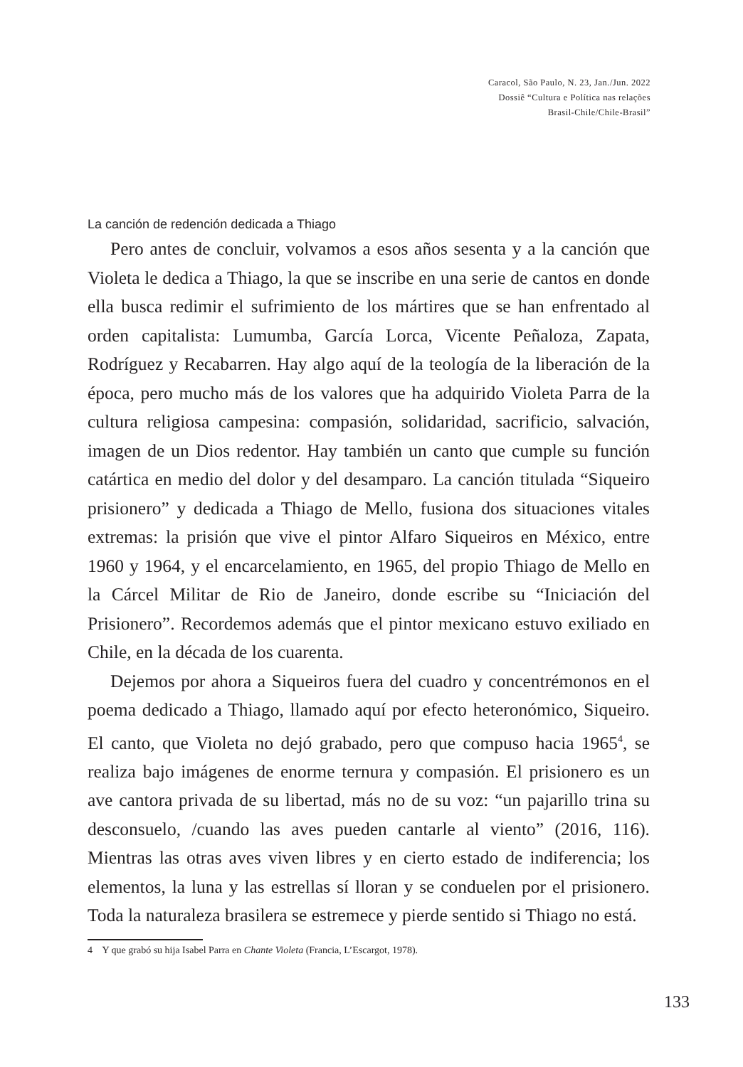Caracol, São Paulo, N. 23, Jan./Jun. 2022
Dossiê “Cultura e Política nas relações
Brasil-Chile/Chile-Brasil”
La canción de redención dedicada a Thiago
Pero antes de concluir, volvamos a esos años sesenta y a la canción que Violeta le dedica a Thiago, la que se inscribe en una serie de cantos en donde ella busca redimir el sufrimiento de los mártires que se han enfrentado al orden capitalista: Lumumba, García Lorca, Vicente Peñaloza, Zapata, Rodríguez y Recabarren. Hay algo aquí de la teología de la liberación de la época, pero mucho más de los valores que ha adquirido Violeta Parra de la cultura religiosa campesina: compasión, solidaridad, sacrificio, salvación, imagen de un Dios redentor. Hay también un canto que cumple su función catártica en medio del dolor y del desamparo. La canción titulada “Siqueiro prisionero” y dedicada a Thiago de Mello, fusiona dos situaciones vitales extremas: la prisión que vive el pintor Alfaro Siqueiros en México, entre 1960 y 1964, y el encarcelamiento, en 1965, del propio Thiago de Mello en la Cárcel Militar de Rio de Janeiro, donde escribe su “Iniciación del Prisionero”. Recordemos además que el pintor mexicano estuvo exiliado en Chile, en la década de los cuarenta.
Dejemos por ahora a Siqueiros fuera del cuadro y concentrémonos en el poema dedicado a Thiago, llamado aquí por efecto heteronómico, Siqueiro. El canto, que Violeta no dejó grabado, pero que compuso hacia 1965<sup>4</sup>, se realiza bajo imágenes de enorme ternura y compasión. El prisionero es un ave cantora privada de su libertad, más no de su voz: “un pajarillo trina su desconsuelo, /cuando las aves pueden cantarle al viento” (2016, 116). Mientras las otras aves viven libres y en cierto estado de indiferencia; los elementos, la luna y las estrellas sí lloran y se conduelen por el prisionero. Toda la naturaleza brasilera se estremece y pierde sentido si Thiago no está.
4 Y que grabó su hija Isabel Parra en Chante Violeta (Francia, L’Escargot, 1978).
133